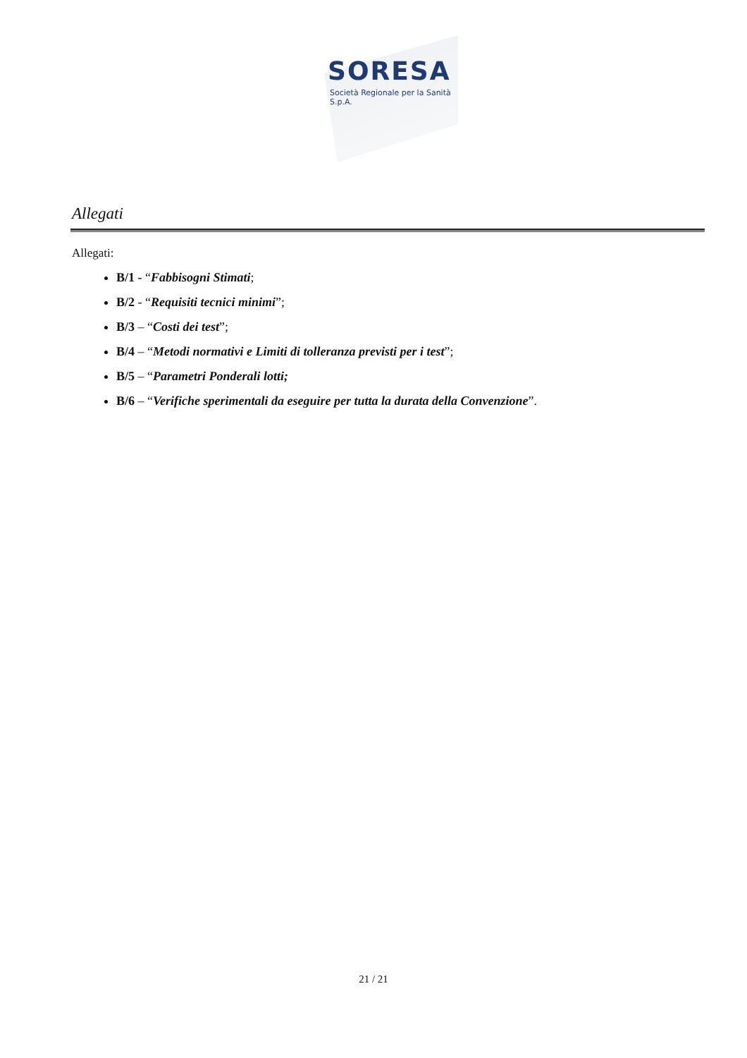SORESA
Società Regionale per la Sanità S.p.A.
Allegati
Allegati:
B/1 - “Fabbisogni Stimati;
B/2 - “Requisiti tecnici minimi”;
B/3 – “Costi dei test”;
B/4 – “Metodi normativi e Limiti di tolleranza previsti per i test”;
B/5 – “Parametri Ponderali lotti;
B/6 – “Verifiche sperimentali da eseguire per tutta la durata della Convenzione”.
21 / 21